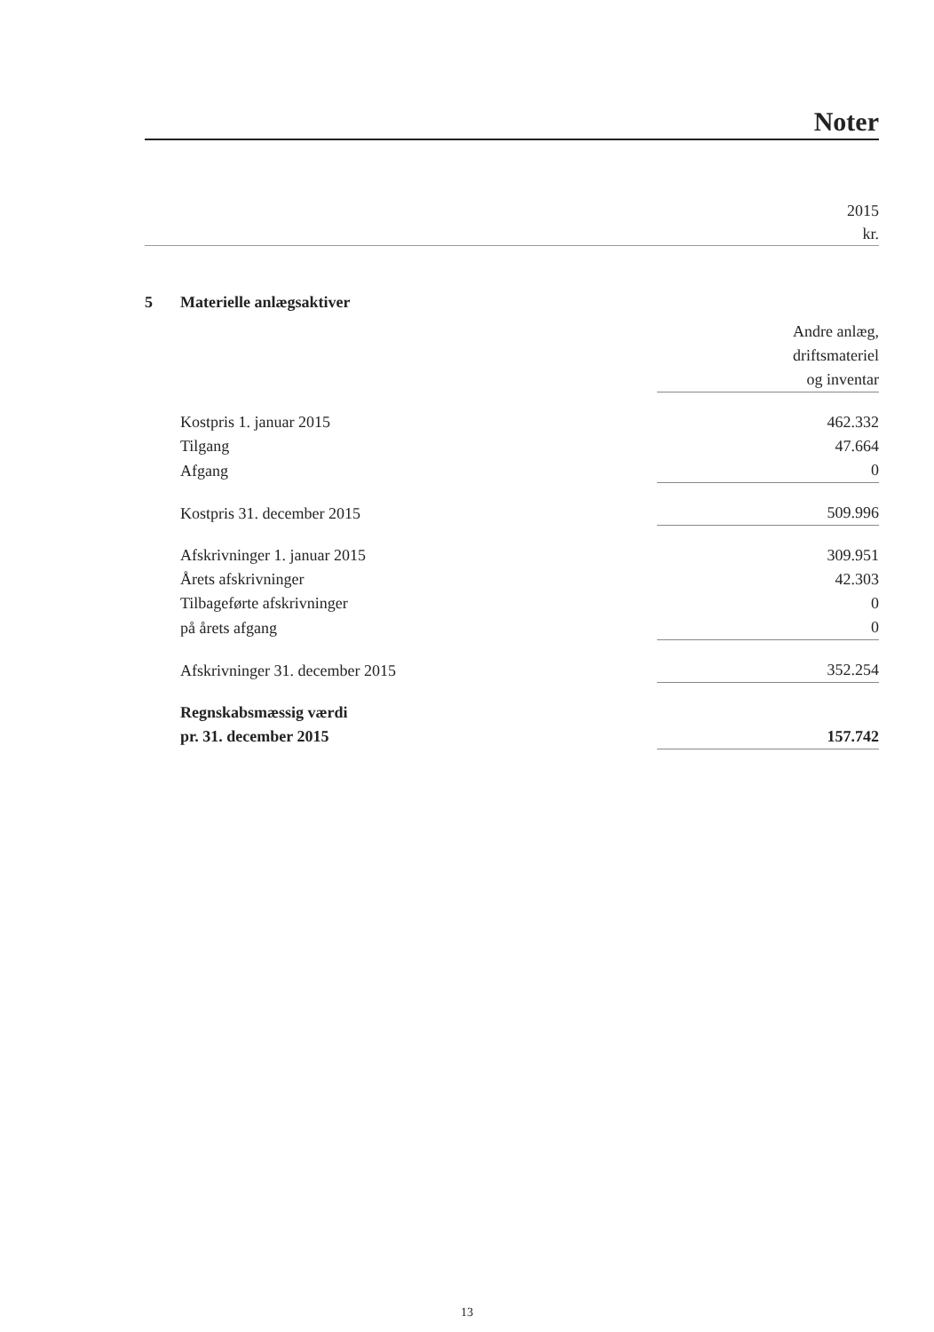Noter
2015
kr.
| 5 | Materielle anlægsaktiver | |
| | | Andre anlæg, driftsmateriel og inventar |
| | Kostpris 1. januar 2015 | 462.332 |
| | Tilgang | 47.664 |
| | Afgang | 0 |
| | Kostpris 31. december 2015 | 509.996 |
| | Afskrivninger 1. januar 2015 | 309.951 |
| | Årets afskrivninger | 42.303 |
| | Tilbageførte afskrivninger | 0 |
| | på årets afgang | 0 |
| | Afskrivninger 31. december 2015 | 352.254 |
| | Regnskabsmæssig værdi pr. 31. december 2015 | 157.742 |
13